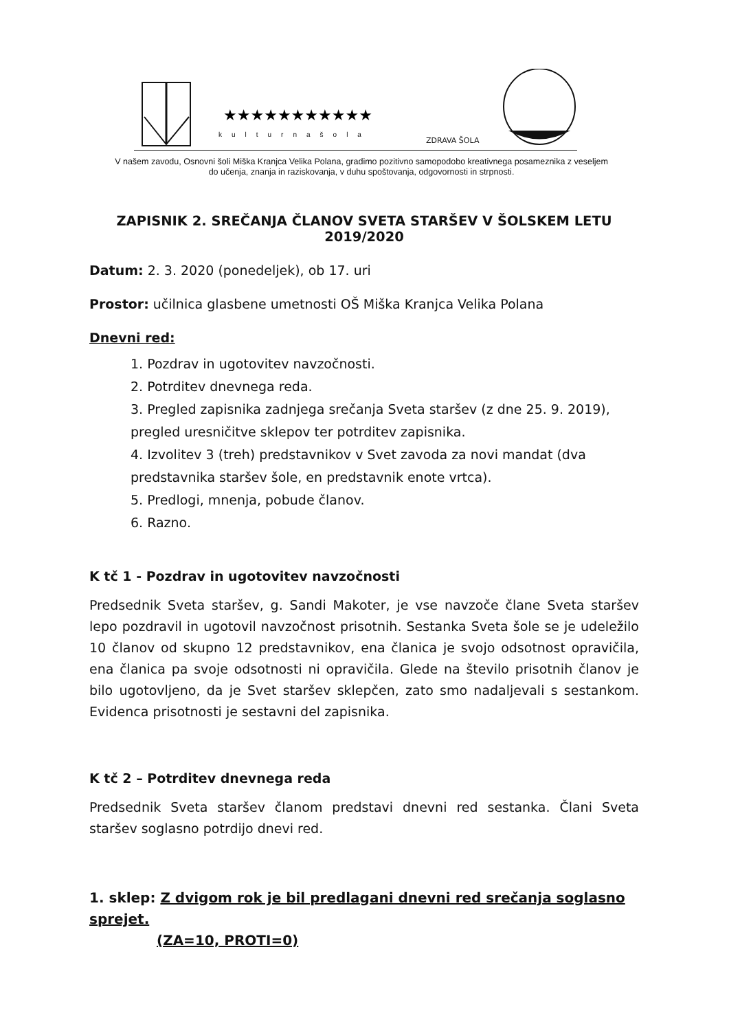★★★★★★★★★★★
kulturnašola
ZDRAVA ŠOLA
V našem zavodu, Osnovni šoli Miška Kranjca Velika Polana, gradimo pozitivno samopodobo kreativnega posameznika z veseljem do učenja, znanja in raziskovanja, v duhu spoštovanja, odgovornosti in strpnosti.
ZAPISNIK 2. SREČANJA ČLANOV SVETA STARŠEV V ŠOLSKEM LETU 2019/2020
Datum: 2. 3. 2020 (ponedeljek), ob 17. uri
Prostor: učilnica glasbene umetnosti OŠ Miška Kranjca Velika Polana
Dnevni red:
1. Pozdrav in ugotovitev navzočnosti.
2. Potrditev dnevnega reda.
3. Pregled zapisnika zadnjega srečanja Sveta staršev (z dne 25. 9. 2019), pregled uresničitve sklepov ter potrditev zapisnika.
4. Izvolitev 3 (treh) predstavnikov v Svet zavoda za novi mandat (dva predstavnika staršev šole, en predstavnik enote vrtca).
5. Predlogi, mnenja, pobude članov.
6. Razno.
K tč 1 - Pozdrav in ugotovitev navzočnosti
Predsednik Sveta staršev, g. Sandi Makoter, je vse navzoče člane Sveta staršev lepo pozdravil in ugotovil navzočnost prisotnih. Sestanka Sveta šole se je udeležilo 10 članov od skupno 12 predstavnikov, ena članica je svojo odsotnost opravičila, ena članica pa svoje odsotnosti ni opravičila. Glede na število prisotnih članov je bilo ugotovljeno, da je Svet staršev sklepčen, zato smo nadaljevali s sestankom. Evidenca prisotnosti je sestavni del zapisnika.
K tč 2 – Potrditev dnevnega reda
Predsednik Sveta staršev članom predstavi dnevni red sestanka. Člani Sveta staršev soglasno potrdijo dnevi red.
1. sklep: Z dvigom rok je bil predlagani dnevni red srečanja soglasno sprejet.
(ZA=10, PROTI=0)